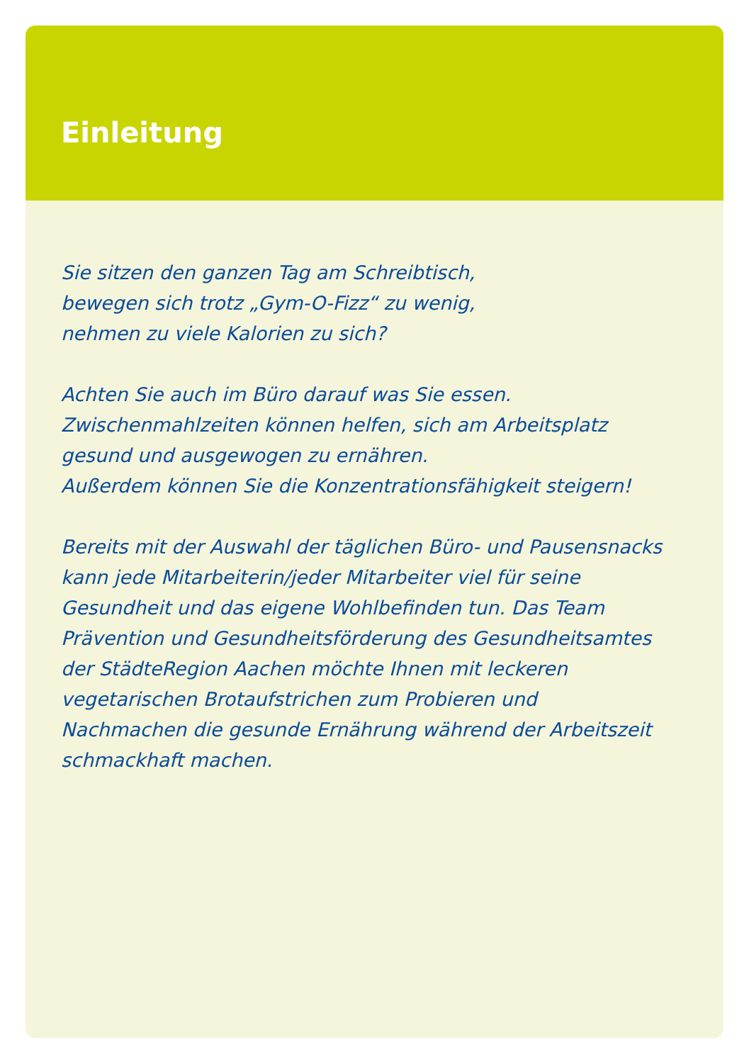Einleitung
Sie sitzen den ganzen Tag am Schreibtisch,
bewegen sich trotz „Gym-O-Fizz“ zu wenig,
nehmen zu viele Kalorien zu sich?
Achten Sie auch im Büro darauf was Sie essen.
Zwischenmahlzeiten können helfen, sich am Arbeitsplatz
gesund und ausgewogen zu ernähren.
Außerdem können Sie die Konzentrationsfähigkeit steigern!
Bereits mit der Auswahl der täglichen Büro- und Pausensnacks
kann jede Mitarbeiterin/jeder Mitarbeiter viel für seine
Gesundheit und das eigene Wohlbefinden tun. Das Team
Prävention und Gesundheitsförderung des Gesundheitsamtes
der StädteRegion Aachen möchte Ihnen mit leckeren
vegetarischen Brotaufstrichen zum Probieren und
Nachmachen die gesunde Ernährung während der Arbeitszeit
schmackhaft machen.